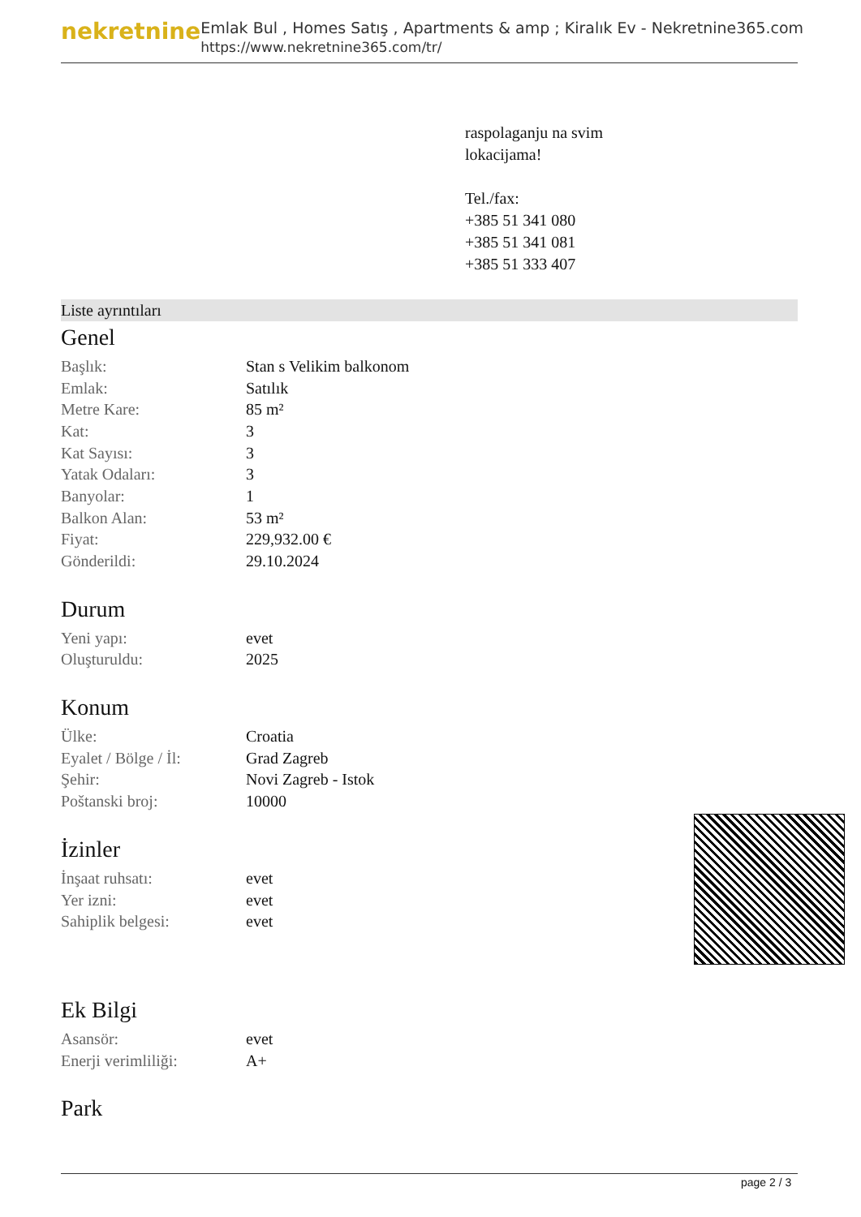nekretnine
Emlak Bul , Homes Satış , Apartments & amp ; Kiralık Ev - Nekretnine365.com
https://www.nekretnine365.com/tr/
raspolaganju na svim
lokacijama!
Tel./fax:
+385 51 341 080
+385 51 341 081
+385 51 333 407
Liste ayrıntıları
Genel
| Başlık: | Stan s Velikim balkonom |
| Emlak: | Satılık |
| Metre Kare: | 85 m² |
| Kat: | 3 |
| Kat Sayısı: | 3 |
| Yatak Odaları: | 3 |
| Banyolar: | 1 |
| Balkon Alan: | 53 m² |
| Fiyat: | 229,932.00 € |
| Gönderildi: | 29.10.2024 |
Durum
| Yeni yapı: | evet |
| Oluşturuldu: | 2025 |
Konum
| Ülke: | Croatia |
| Eyalet / Bölge / İl: | Grad Zagreb |
| Şehir: | Novi Zagreb - Istok |
| Poštanski broj: | 10000 |
İzinler
| İnşaat ruhsatı: | evet |
| Yer izni: | evet |
| Sahiplik belgesi: | evet |
Ek Bilgi
| Asansör: | evet |
| Enerji verimliliği: | A+ |
Park
page 2 / 3